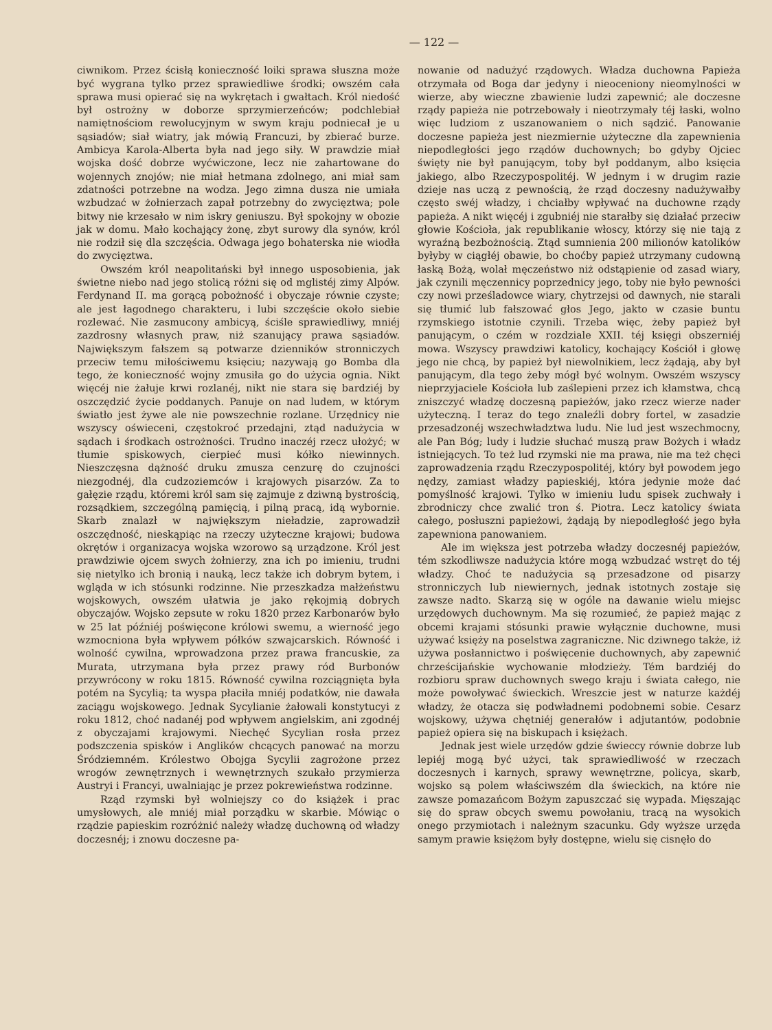— 122 —
ciwnikom. Przez ścisłą konieczność loiki sprawa słuszna może być wygrana tylko przez sprawiedliwe środki; owszém cała sprawa musi opierać się na wykrętach i gwałtach. Król niedość był ostrożny w doborze sprzymierzeńców; podchlebiał namiętnościom rewolucyjnym w swym kraju podniecał je u sąsiadów; siał wiatry, jak mówią Francuzi, by zbierać burze. Ambicya Karola-Alberta była nad jego siły. W prawdzie miał wojska dość dobrze wyćwiczone, lecz nie zahartowane do wojennych znojów; nie miał hetmana zdolnego, ani miał sam zdatności potrzebne na wodza. Jego zimna dusza nie umiała wzbudzać w żołnierzach zapał potrzebny do zwycięztwa; pole bitwy nie krzesało w nim iskry geniuszu. Był spokojny w obozie jak w domu. Mało kochający żonę, zbyt surowy dla synów, król nie rodził się dla szczęścia. Odwaga jego bohaterska nie wiodła do zwycięztwa.
Owszém król neapolitański był innego usposobienia, jak świetne niebo nad jego stolicą różni się od mglistéj zimy Alpów. Ferdynand II. ma gorącą pobożność i obyczaje równie czyste; ale jest łagodnego charakteru, i lubi szczęście około siebie rozlewać. Nie zasmucony ambicyą, ściśle sprawiedliwy, mniéj zazdrosny własnych praw, niż szanujący prawa sąsiadów. Największym fałszem są potwarze dzienników stronniczych przeciw temu miłościwemu księciu; nazywają go Bomba dla tego, że konieczność wojny zmusiła go do użycia ognia. Nikt więcéj nie żałuje krwi rozlanéj, nikt nie stara się bardziéj by oszczędzić życie poddanych. Panuje on nad ludem, w którym światło jest żywe ale nie powszechnie rozlane. Urzędnicy nie wszyscy oświeceni, częstokroć przedajni, ztąd nadużycia w sądach i środkach ostrożności. Trudno inaczéj rzecz ułożyć; w tłumie spiskowych, cierpieć musi kółko niewinnych. Nieszczęsna dążność druku zmusza cenzurę do czujności niezgodnéj, dla cudzoziemców i krajowych pisarzów. Za to gałęzie rządu, któremi król sam się zajmuje z dziwną bystrością, rozsądkiem, szczególną pamięcią, i pilną pracą, idą wybornie. Skarb znalazł w największym nieładzie, zaprowadził oszczędność, nieskąpiąc na rzeczy użyteczne krajowi; budowa okrętów i organizacya wojska wzorowo są urządzone. Król jest prawdziwie ojcem swych żołnierzy, zna ich po imieniu, trudni się nietylko ich bronią i nauką, lecz także ich dobrym bytem, i wgląda w ich stósunki rodzinne. Nie przeszkadza małżeństwu wojskowych, owszém ułatwia je jako rękojmią dobrych obyczajów. Wojsko zepsute w roku 1820 przez Karbonarów było w 25 lat późniéj poświęcone królowi swemu, a wierność jego wzmocniona była wpływem półków szwajcarskich. Równość i wolność cywilna, wprowadzona przez prawa francuskie, za Murata, utrzymana była przez prawy ród Burbonów przywrócony w roku 1815. Równość cywilna rozciągnięta była potém na Sycylią; ta wyspa płaciła mniéj podatków, nie dawała zaciągu wojskowego. Jednak Sycylianie żałowali konstytucyi z roku 1812, choć nadanéj pod wpływem angielskim, ani zgodnéj z obyczajami krajowymi. Niechęć Sycylian rosła przez podszczenia spisków i Anglików chcących panować na morzu Śródziemném. Królestwo Obojga Sycylii zagrożone przez wrogów zewnętrznych i wewnętrznych szukało przymierza Austryi i Francyi, uwalniając je przez pokrewieństwa rodzinne.
Rząd rzymski był wolniejszy co do książek i prac umysłowych, ale mniéj miał porządku w skarbie. Mówiąc o rządzie papieskim rozróżnić należy władzę duchowną od władzy doczesnéj; i znowu doczesne pa-
nowanie od nadużyć rządowych. Władza duchowna Papieża otrzymała od Boga dar jedyny i nieoceniony nieomylności w wierze, aby wieczne zbawienie ludzi zapewnić; ale doczesne rządy papieża nie potrzebowały i nieotrzymały téj łaski, wolno więc ludziom z uszanowaniem o nich sądzić. Panowanie doczesne papieża jest niezmiernie użyteczne dla zapewnienia niepodległości jego rządów duchownych; bo gdyby Ojciec święty nie był panującym, toby był poddanym, albo księcia jakiego, albo Rzeczypospolitéj. W jednym i w drugim razie dzieje nas uczą z pewnością, że rząd doczesny nadużywałby często swéj władzy, i chciałby wpływać na duchowne rządy papieża. A nikt więcéj i zgubniéj nie starałby się działać przeciw głowie Kościoła, jak republikanie włoscy, którzy się nie tają z wyraźną bezbożnością. Ztąd sumnienia 200 milionów katolików byłyby w ciągłéj obawie, bo choćby papież utrzymany cudowną łaską Bożą, wolał męczeństwo niż odstąpienie od zasad wiary, jak czynili męczennicy poprzednicy jego, toby nie było pewności czy nowi prześladowce wiary, chytrzejsi od dawnych, nie starali się tłumić lub fałszować głos Jego, jakto w czasie buntu rzymskiego istotnie czynili. Trzeba więc, żeby papież był panującym, o czém w rozdziale XXII. téj księgi obszerniéj mowa. Wszyscy prawdziwi katolicy, kochający Kościół i głowę jego nie chcą, by papież był niewolnikiem, lecz żądają, aby był panującym, dla tego żeby mógł być wolnym. Owszém wszyscy nieprzyjaciele Kościoła lub zaślepieni przez ich kłamstwa, chcą zniszczyć władzę doczesną papieżów, jako rzecz wierze nader użyteczną. I teraz do tego znaleźli dobry fortel, w zasadzie przesadzonéj wszechwładztwa ludu. Nie lud jest wszechmocny, ale Pan Bóg; ludy i ludzie słuchać muszą praw Bożych i władz istniejących. To też lud rzymski nie ma prawa, nie ma też chęci zaprowadzenia rządu Rzeczypospolitéj, który był powodem jego nędzy, zamiast władzy papieskiéj, która jedynie może dać pomyślność krajowi. Tylko w imieniu ludu spisek zuchwały i zbrodniczy chce zwalić tron ś. Piotra. Lecz katolicy świata całego, posłuszni papieżowi, żądają by niepodległość jego była zapewniona panowaniem.
Ale im większa jest potrzeba władzy doczesnéj papieżów, tém szkodliwsze nadużycia które mogą wzbudzać wstręt do téj władzy. Choć te nadużycia są przesadzone od pisarzy stronniczych lub niewiernych, jednak istotnych zostaje się zawsze nadto. Skarzą się w ogóle na dawanie wielu miejsc urzędowych duchownym. Ma się rozumieć, że papież mając z obcemi krajami stósunki prawie wyłącznie duchowne, musi używać księży na poselstwa zagraniczne. Nic dziwnego także, iż używa posłannictwo i poświęcenie duchownych, aby zapewnić chrześcijańskie wychowanie młodzieży. Tém bardziéj do rozbioru spraw duchownych swego kraju i świata całego, nie może powoływać świeckich. Wreszcie jest w naturze każdéj władzy, że otacza się podwładnemi podobnemi sobie. Cesarz wojskowy, używa chętniéj generałów i adjutantów, podobnie papież opiera się na biskupach i księżach.
Jednak jest wiele urzędów gdzie świeccy równie dobrze lub lepiéj mogą być użyci, tak sprawiedliwość w rzeczach doczesnych i karnych, sprawy wewnętrzne, policya, skarb, wojsko są polem właściwszém dla świeckich, na które nie zawsze pomazańcom Bożym zapuszczać się wypada. Mięszając się do spraw obcych swemu powołaniu, tracą na wysokich onego przymiotach i należnym szacunku. Gdy wyższe urzęda samym prawie księżom były dostępne, wielu się cisnęło do